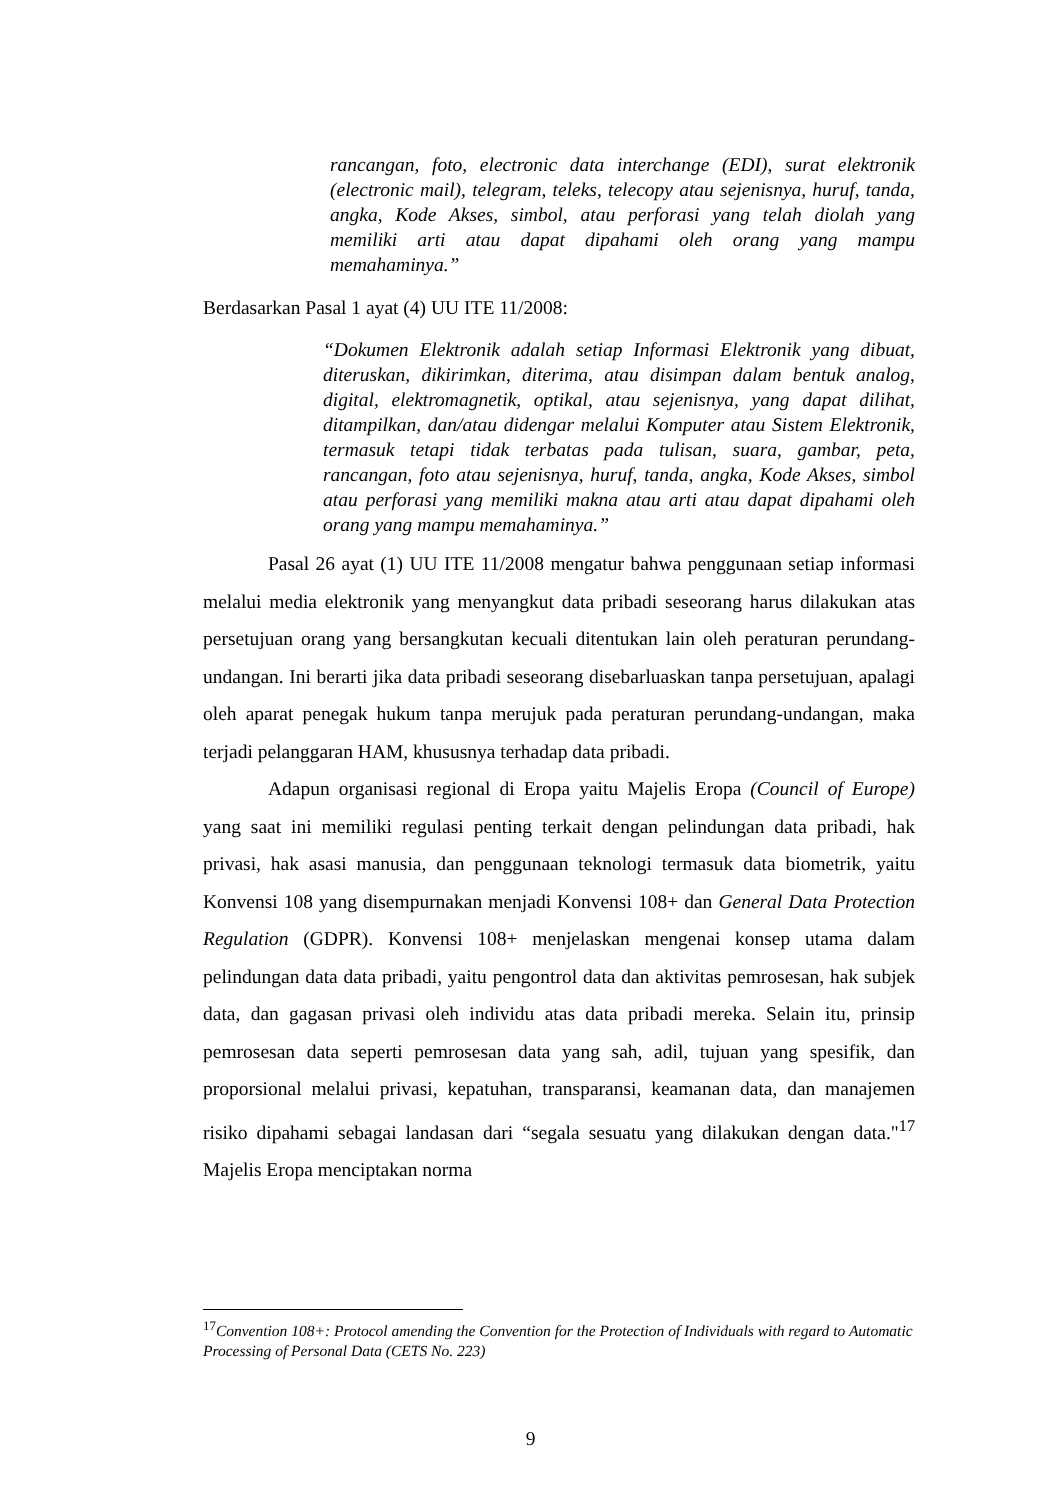rancangan, foto, electronic data interchange (EDI), surat elektronik (electronic mail), telegram, teleks, telecopy atau sejenisnya, huruf, tanda, angka, Kode Akses, simbol, atau perforasi yang telah diolah yang memiliki arti atau dapat dipahami oleh orang yang mampu memahaminya.”
Berdasarkan Pasal 1 ayat (4) UU ITE 11/2008:
“Dokumen Elektronik adalah setiap Informasi Elektronik yang dibuat, diteruskan, dikirimkan, diterima, atau disimpan dalam bentuk analog, digital, elektromagnetik, optikal, atau sejenisnya, yang dapat dilihat, ditampilkan, dan/atau didengar melalui Komputer atau Sistem Elektronik, termasuk tetapi tidak terbatas pada tulisan, suara, gambar, peta, rancangan, foto atau sejenisnya, huruf, tanda, angka, Kode Akses, simbol atau perforasi yang memiliki makna atau arti atau dapat dipahami oleh orang yang mampu memahaminya.”
Pasal 26 ayat (1) UU ITE 11/2008 mengatur bahwa penggunaan setiap informasi melalui media elektronik yang menyangkut data pribadi seseorang harus dilakukan atas persetujuan orang yang bersangkutan kecuali ditentukan lain oleh peraturan perundang-undangan. Ini berarti jika data pribadi seseorang disebarluaskan tanpa persetujuan, apalagi oleh aparat penegak hukum tanpa merujuk pada peraturan perundang-undangan, maka terjadi pelanggaran HAM, khususnya terhadap data pribadi.
Adapun organisasi regional di Eropa yaitu Majelis Eropa (Council of Europe) yang saat ini memiliki regulasi penting terkait dengan pelindungan data pribadi, hak privasi, hak asasi manusia, dan penggunaan teknologi termasuk data biometrik, yaitu Konvensi 108 yang disempurnakan menjadi Konvensi 108+ dan General Data Protection Regulation (GDPR). Konvensi 108+ menjelaskan mengenai konsep utama dalam pelindungan data data pribadi, yaitu pengontrol data dan aktivitas pemrosesan, hak subjek data, dan gagasan privasi oleh individu atas data pribadi mereka. Selain itu, prinsip pemrosesan data seperti pemrosesan data yang sah, adil, tujuan yang spesifik, dan proporsional melalui privasi, kepatuhan, transparansi, keamanan data, dan manajemen risiko dipahami sebagai landasan dari “segala sesuatu yang dilakukan dengan data."<sup>17</sup> Majelis Eropa menciptakan norma
<sup>17</sup> Convention 108+: Protocol amending the Convention for the Protection of Individuals with regard to Automatic Processing of Personal Data (CETS No. 223)
9